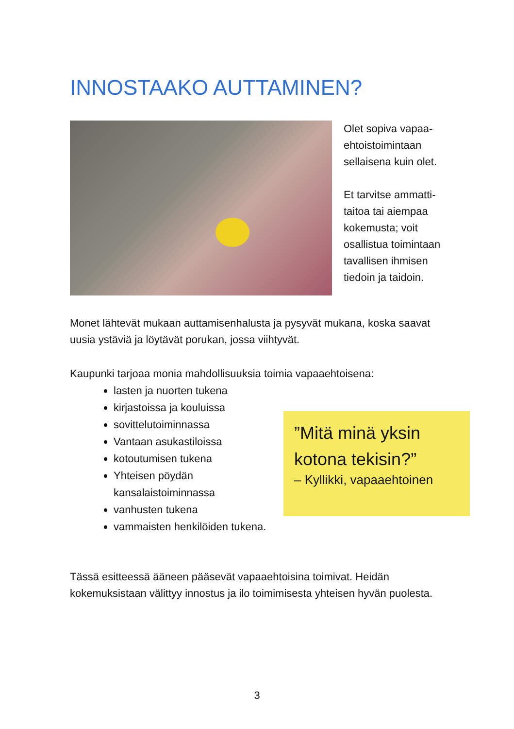INNOSTAAKO AUTTAMINEN?
Olet sopiva vapaa-ehtoistoimintaan sellaisena kuin olet.
Et tarvitse ammatti-taitoa tai aiempaa kokemusta; voit osallistua toimintaan tavallisen ihmisen tiedoin ja taidoin.
Monet lähtevät mukaan auttamisenhalusta ja pysyvät mukana, koska saavat uusia ystäviä ja löytävät porukan, jossa viihtyvät.
Kaupunki tarjoaa monia mahdollisuuksia toimia vapaaehtoisena:
lasten ja nuorten tukena
kirjastoissa ja kouluissa
sovittelutoiminnassa
Vantaan asukastiloissa
kotoutumisen tukena
Yhteisen pöydän kansalaistoiminnassa
vanhusten tukena
vammaisten henkilöiden tukena.
”Mitä minä yksin kotona tekisin?”
– Kyllikki, vapaaehtoinen
Tässä esitteessä ääneen pääsevät vapaaehtoisina toimivat. Heidän kokemuksistaan välittyy innostus ja ilo toimimisesta yhteisen hyvän puolesta.
3